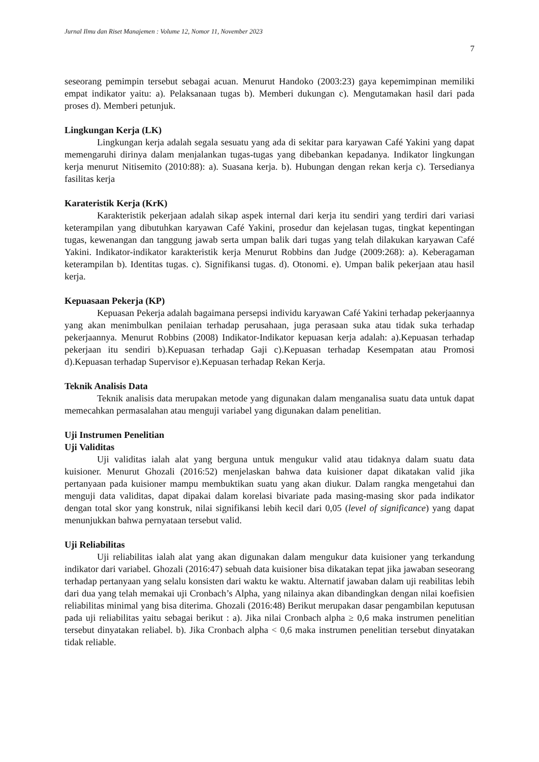Jurnal Ilmu dan Riset Manajemen : Volume 12, Nomor 11, November 2023
7
seseorang pemimpin tersebut sebagai acuan. Menurut Handoko (2003:23) gaya kepemimpinan memiliki empat indikator yaitu: a). Pelaksanaan tugas b). Memberi dukungan c). Mengutamakan hasil dari pada proses d). Memberi petunjuk.
Lingkungan Kerja (LK)
Lingkungan kerja adalah segala sesuatu yang ada di sekitar para karyawan Café Yakini yang dapat memengaruhi dirinya dalam menjalankan tugas-tugas yang dibebankan kepadanya. Indikator lingkungan kerja menurut Nitisemito (2010:88): a). Suasana kerja. b). Hubungan dengan rekan kerja c). Tersedianya fasilitas kerja
Karateristik Kerja (KrK)
Karakteristik pekerjaan adalah sikap aspek internal dari kerja itu sendiri yang terdiri dari variasi keterampilan yang dibutuhkan karyawan Café Yakini, prosedur dan kejelasan tugas, tingkat kepentingan tugas, kewenangan dan tanggung jawab serta umpan balik dari tugas yang telah dilakukan karyawan Café Yakini. Indikator-indikator karakteristik kerja Menurut Robbins dan Judge (2009:268): a). Keberagaman keterampilan b). Identitas tugas. c). Signifikansi tugas. d). Otonomi. e). Umpan balik pekerjaan atau hasil kerja.
Kepuasaan Pekerja (KP)
Kepuasan Pekerja adalah bagaimana persepsi individu karyawan Café Yakini terhadap pekerjaannya yang akan menimbulkan penilaian terhadap perusahaan, juga perasaan suka atau tidak suka terhadap pekerjaannya. Menurut Robbins (2008) Indikator-Indikator kepuasan kerja adalah: a).Kepuasan terhadap pekerjaan itu sendiri b).Kepuasan terhadap Gaji c).Kepuasan terhadap Kesempatan atau Promosi d).Kepuasan terhadap Supervisor e).Kepuasan terhadap Rekan Kerja.
Teknik Analisis Data
Teknik analisis data merupakan metode yang digunakan dalam menganalisa suatu data untuk dapat memecahkan permasalahan atau menguji variabel yang digunakan dalam penelitian.
Uji Instrumen Penelitian
Uji Validitas
Uji validitas ialah alat yang berguna untuk mengukur valid atau tidaknya dalam suatu data kuisioner. Menurut Ghozali (2016:52) menjelaskan bahwa data kuisioner dapat dikatakan valid jika pertanyaan pada kuisioner mampu membuktikan suatu yang akan diukur. Dalam rangka mengetahui dan menguji data validitas, dapat dipakai dalam korelasi bivariate pada masing-masing skor pada indikator dengan total skor yang konstruk, nilai signifikansi lebih kecil dari 0,05 (level of significance) yang dapat menunjukkan bahwa pernyataan tersebut valid.
Uji Reliabilitas
Uji reliabilitas ialah alat yang akan digunakan dalam mengukur data kuisioner yang terkandung indikator dari variabel. Ghozali (2016:47) sebuah data kuisioner bisa dikatakan tepat jika jawaban seseorang terhadap pertanyaan yang selalu konsisten dari waktu ke waktu. Alternatif jawaban dalam uji reabilitas lebih dari dua yang telah memakai uji Cronbach’s Alpha, yang nilainya akan dibandingkan dengan nilai koefisien reliabilitas minimal yang bisa diterima. Ghozali (2016:48) Berikut merupakan dasar pengambilan keputusan pada uji reliabilitas yaitu sebagai berikut : a). Jika nilai Cronbach alpha ≥ 0,6 maka instrumen penelitian tersebut dinyatakan reliabel. b). Jika Cronbach alpha < 0,6 maka instrumen penelitian tersebut dinyatakan tidak reliable.